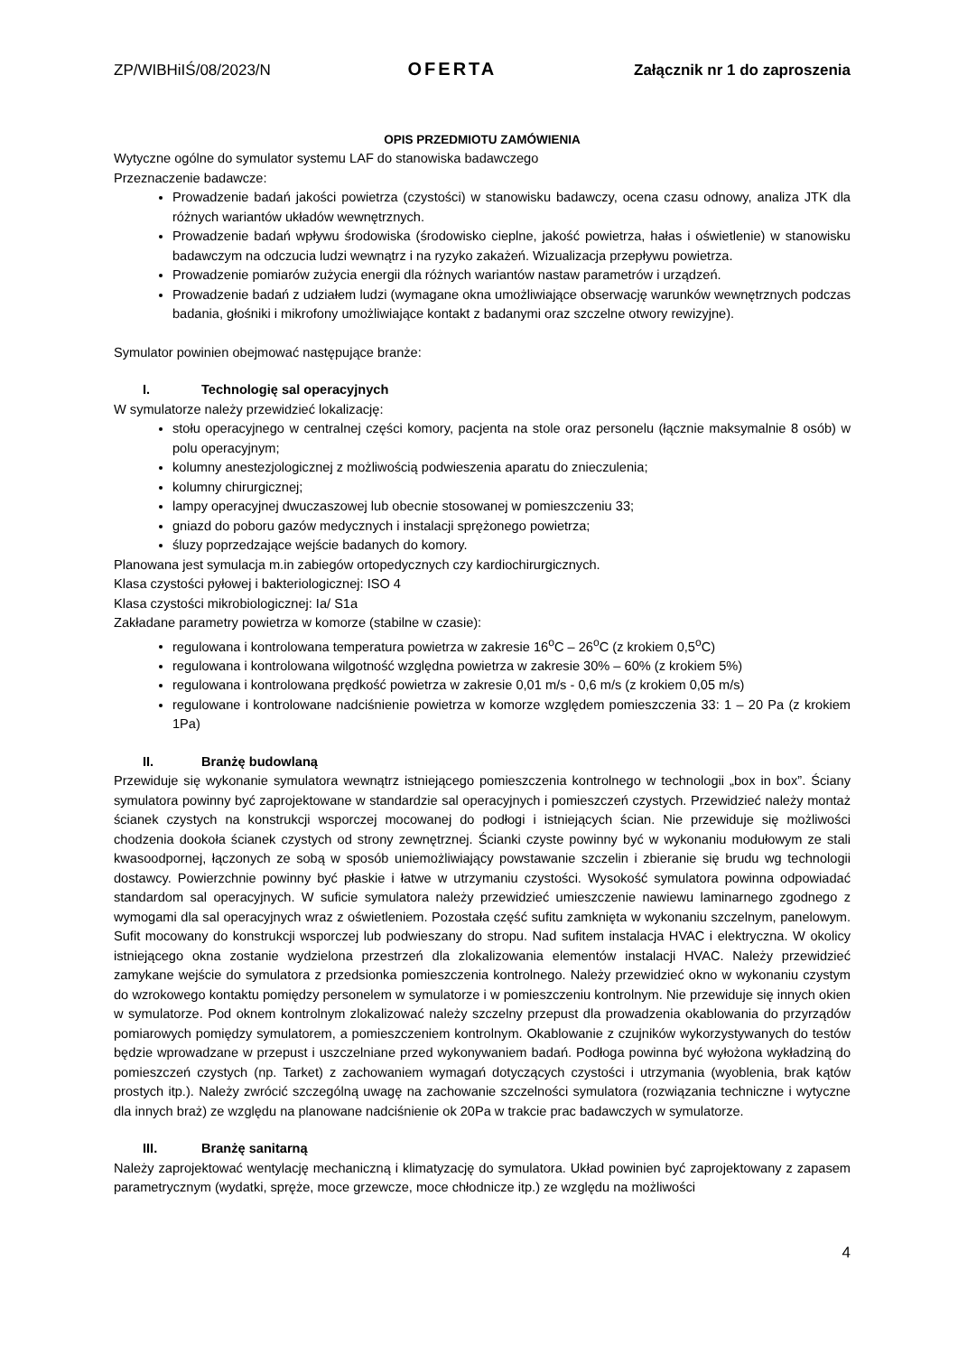ZP/WIBHiIŚ/08/2023/N OFERTA Załącznik nr 1 do zaproszenia
OPIS PRZEDMIOTU ZAMÓWIENIA
Wytyczne ogólne do symulator systemu LAF do stanowiska badawczego
Przeznaczenie badawcze:
Prowadzenie badań jakości powietrza (czystości) w stanowisku badawczy, ocena czasu odnowy, analiza JTK dla różnych wariantów układów wewnętrznych.
Prowadzenie badań wpływu środowiska (środowisko cieplne, jakość powietrza, hałas i oświetlenie) w stanowisku badawczym na odczucia ludzi wewnątrz i na ryzyko zakażeń. Wizualizacja przepływu powietrza.
Prowadzenie pomiarów zużycia energii dla różnych wariantów nastaw parametrów i urządzeń.
Prowadzenie badań z udziałem ludzi (wymagane okna umożliwiające obserwację warunków wewnętrznych podczas badania, głośniki i mikrofony umożliwiające kontakt z badanymi oraz szczelne otwory rewizyjne).
Symulator powinien obejmować następujące branże:
I. Technologię sal operacyjnych
W symulatorze należy przewidzieć lokalizację:
stołu operacyjnego w centralnej części komory, pacjenta na stole oraz personelu (łącznie maksymalnie 8 osób) w polu operacyjnym;
kolumny anestezjologicznej z możliwością podwieszenia aparatu do znieczulenia;
kolumny chirurgicznej;
lampy operacyjnej dwuczaszowej lub obecnie stosowanej w pomieszczeniu 33;
gniazd do poboru gazów medycznych i instalacji sprężonego powietrza;
śluzy poprzedzające wejście badanych do komory.
Planowana jest symulacja m.in zabiegów ortopedycznych czy kardiochirurgicznych.
Klasa czystości pyłowej i bakteriologicznej: ISO 4
Klasa czystości mikrobiologicznej: Ia/ S1a
Zakładane parametry powietrza w komorze (stabilne w czasie):
regulowana i kontrolowana temperatura powietrza w zakresie 16<sup>o</sup>C – 26<sup>o</sup>C (z krokiem 0,5<sup>o</sup>C)
regulowana i kontrolowana wilgotność względna powietrza w zakresie 30% – 60% (z krokiem 5%)
regulowana i kontrolowana prędkość powietrza w zakresie 0,01 m/s - 0,6 m/s (z krokiem 0,05 m/s)
regulowane i kontrolowane nadciśnienie powietrza w komorze względem pomieszczenia 33: 1 – 20 Pa (z krokiem 1Pa)
II. Branżę budowlaną
Przewiduje się wykonanie symulatora wewnątrz istniejącego pomieszczenia kontrolnego w technologii „box in box”. Ściany symulatora powinny być zaprojektowane w standardzie sal operacyjnych i pomieszczeń czystych. Przewidzieć należy montaż ścianek czystych na konstrukcji wsporczej mocowanej do podłogi i istniejących ścian. Nie przewiduje się możliwości chodzenia dookoła ścianek czystych od strony zewnętrznej. Ścianki czyste powinny być w wykonaniu modułowym ze stali kwasoodpornej, łączonych ze sobą w sposób uniemożliwiający powstawanie szczelin i zbieranie się brudu wg technologii dostawcy. Powierzchnie powinny być płaskie i łatwe w utrzymaniu czystości. Wysokość symulatora powinna odpowiadać standardom sal operacyjnych. W suficie symulatora należy przewidzieć umieszczenie nawiewu laminarnego zgodnego z wymogami dla sal operacyjnych wraz z oświetleniem. Pozostała część sufitu zamknięta w wykonaniu szczelnym, panelowym. Sufit mocowany do konstrukcji wsporczej lub podwieszany do stropu. Nad sufitem instalacja HVAC i elektryczna. W okolicy istniejącego okna zostanie wydzielona przestrzeń dla zlokalizowania elementów instalacji HVAC. Należy przewidzieć zamykane wejście do symulatora z przedsionka pomieszczenia kontrolnego. Należy przewidzieć okno w wykonaniu czystym do wzrokowego kontaktu pomiędzy personelem w symulatorze i w pomieszczeniu kontrolnym. Nie przewiduje się innych okien w symulatorze. Pod oknem kontrolnym zlokalizować należy szczelny przepust dla prowadzenia okablowania do przyrządów pomiarowych pomiędzy symulatorem, a pomieszczeniem kontrolnym. Okablowanie z czujników wykorzystywanych do testów będzie wprowadzane w przepust i uszczelniane przed wykonywaniem badań. Podłoga powinna być wyłożona wykładziną do pomieszczeń czystych (np. Tarket) z zachowaniem wymagań dotyczących czystości i utrzymania (wyoblenia, brak kątów prostych itp.). Należy zwrócić szczególną uwagę na zachowanie szczelności symulatora (rozwiązania techniczne i wytyczne dla innych braż) ze względu na planowane nadciśnienie ok 20Pa w trakcie prac badawczych w symulatorze.
III. Branżę sanitarną
Należy zaprojektować wentylację mechaniczną i klimatyzację do symulatora. Układ powinien być zaprojektowany z zapasem parametrycznym (wydatki, spręże, moce grzewcze, moce chłodnicze itp.) ze względu na możliwości
4